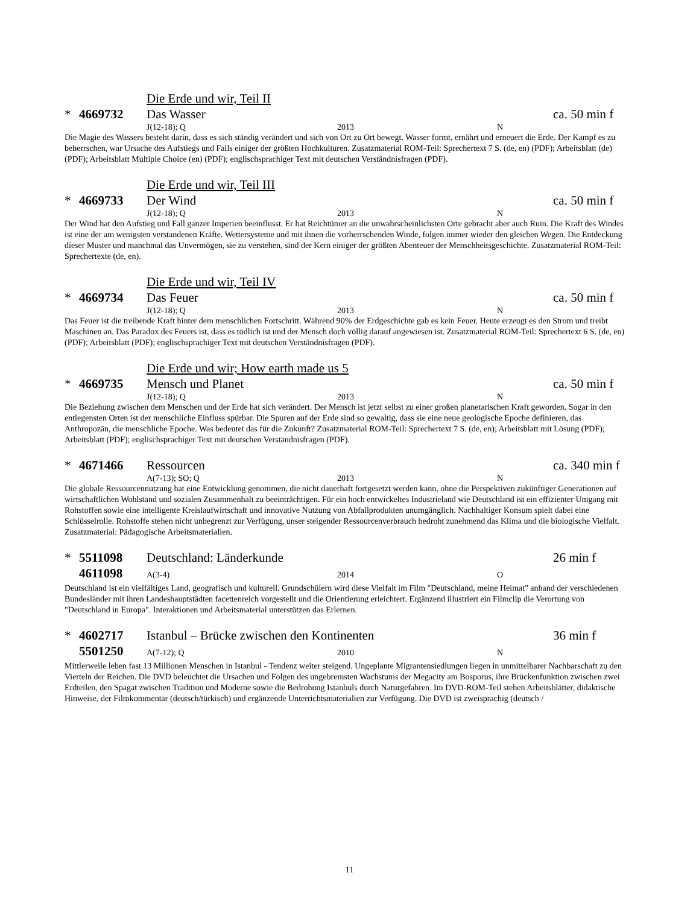Die Erde und wir, Teil II
* 4669732 Das Wasser ca. 50 min f
J(12-18); Q 2013 N
Die Magie des Wassers besteht darin, dass es sich ständig verändert und sich von Ort zu Ort bewegt. Wasser formt, ernährt und erneuert die Erde. Der Kampf es zu beherrschen, war Ursache des Aufstiegs und Falls einiger der größten Hochkulturen. Zusatzmaterial ROM-Teil: Sprechertext 7 S. (de, en) (PDF); Arbeitsblatt (de) (PDF); Arbeitsblatt Multiple Choice (en) (PDF); englischsprachiger Text mit deutschen Verständnisfragen (PDF).
Die Erde und wir, Teil III
* 4669733 Der Wind ca. 50 min f
J(12-18); Q 2013 N
Der Wind hat den Aufstieg und Fall ganzer Imperien beeinflusst. Er hat Reichtümer an die unwahrscheinlichsten Orte gebracht aber auch Ruin. Die Kraft des Windes ist eine der am wenigsten verstandenen Kräfte. Wettersysteme und mit ihnen die vorherrschenden Winde, folgen immer wieder den gleichen Wegen. Die Entdeckung dieser Muster und manchmal das Unvermögen, sie zu verstehen, sind der Kern einiger der größten Abenteuer der Menschheitsgeschichte. Zusatzmaterial ROM-Teil: Sprechertexte (de, en).
Die Erde und wir, Teil IV
* 4669734 Das Feuer ca. 50 min f
J(12-18); Q 2013 N
Das Feuer ist die treibende Kraft hinter dem menschlichen Fortschritt. Während 90% der Erdgeschichte gab es kein Feuer. Heute erzeugt es den Strom und treibt Maschinen an. Das Paradox des Feuers ist, dass es tödlich ist und der Mensch doch völlig darauf angewiesen ist. Zusatzmaterial ROM-Teil: Sprechertext 6 S. (de, en) (PDF); Arbeitsblatt (PDF); englischsprachiger Text mit deutschen Verständnisfragen (PDF).
Die Erde und wir; How earth made us 5
* 4669735 Mensch und Planet ca. 50 min f
J(12-18); Q 2013 N
Die Beziehung zwischen dem Menschen und der Erde hat sich verändert. Der Mensch ist jetzt selbst zu einer großen planetarischen Kraft geworden. Sogar in den entlegensten Orten ist der menschliche Einfluss spürbar. Die Spuren auf der Erde sind so gewaltig, dass sie eine neue geologische Epoche definieren, das Anthropozän, die menschliche Epoche. Was bedeutet das für die Zukunft? Zusatzmaterial ROM-Teil: Sprechertext 7 S. (de, en); Arbeitsblatt mit Lösung (PDF); Arbeitsblatt (PDF); englischsprachiger Text mit deutschen Verständnisfragen (PDF).
* 4671466 Ressourcen ca. 340 min f
A(7-13); SO; Q 2013 N
Die globale Ressourcennutzung hat eine Entwicklung genommen, die nicht dauerhaft fortgesetzt werden kann, ohne die Perspektiven zukünftiger Generationen auf wirtschaftlichen Wohlstand und sozialen Zusammenhalt zu beeinträchtigen. Für ein hoch entwickeltes Industrieland wie Deutschland ist ein effizienter Umgang mit Rohstoffen sowie eine intelligente Kreislaufwirtschaft und innovative Nutzung von Abfallprodukten unumgänglich. Nachhaltiger Konsum spielt dabei eine Schlüsselrolle. Rohstoffe stehen nicht unbegrenzt zur Verfügung, unser steigender Ressourcenverbrauch bedroht zunehmend das Klima und die biologische Vielfalt. Zusatzmaterial: Pädagogische Arbeitsmaterialien.
* 5511098 Deutschland: Länderkunde 26 min f
4611098 A(3-4) 2014 O
Deutschland ist ein vielfältiges Land, geografisch und kulturell. Grundschülern wird diese Vielfalt im Film "Deutschland, meine Heimat" anhand der verschiedenen Bundesländer mit ihren Landeshauptstädten facettenreich vorgestellt und die Orientierung erleichtert. Ergänzend illustriert ein Filmclip die Verortung von "Deutschland in Europa". Interaktionen und Arbeitsmaterial unterstützen das Erlernen.
* 4602717 Istanbul – Brücke zwischen den Kontinenten 36 min f
5501250 A(7-12); Q 2010 N
Mittlerweile leben fast 13 Millionen Menschen in Istanbul - Tendenz weiter steigend. Ungeplante Migrantensiedlungen liegen in unmittelbarer Nachbarschaft zu den Vierteln der Reichen. Die DVD beleuchtet die Ursachen und Folgen des ungebremsten Wachstums der Megacity am Bosporus, ihre Brückenfunktion zwischen zwei Erdteilen, den Spagat zwischen Tradition und Moderne sowie die Bedrohung Istanbuls durch Naturgefahren. Im DVD-ROM-Teil stehen Arbeitsblätter, didaktische Hinweise, der Filmkommentar (deutsch/türkisch) und ergänzende Unterrichtsmaterialien zur Verfügung. Die DVD ist zweisprachig (deutsch /
11